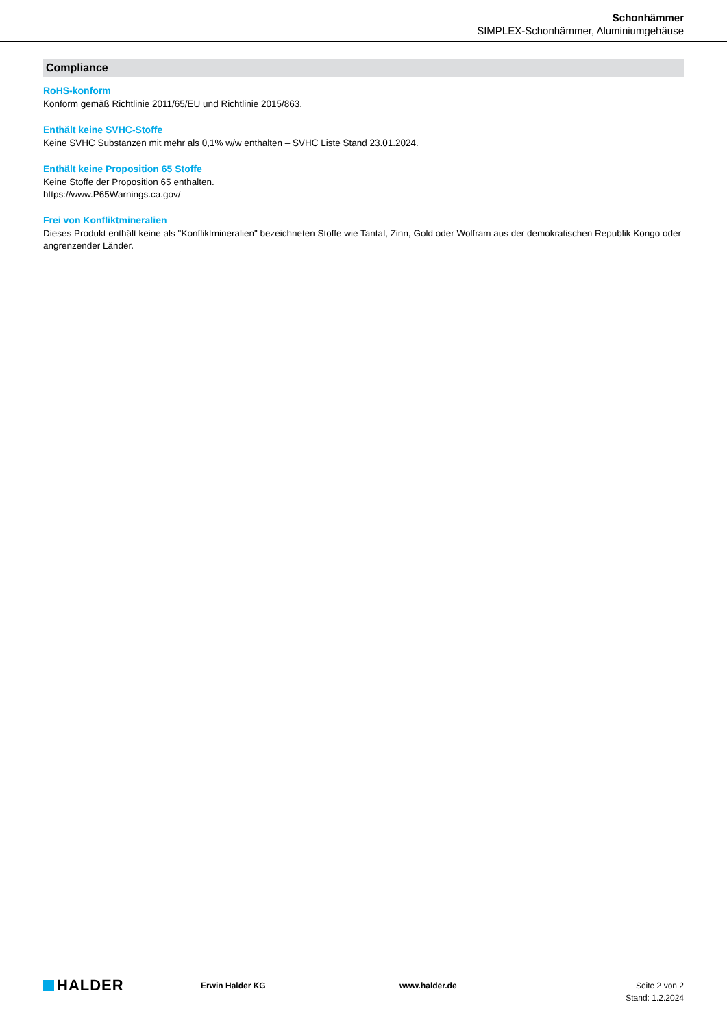Schonhämmer
SIMPLEX-Schonhämmer, Aluminiumgehäuse
Compliance
RoHS-konform
Konform gemäß Richtlinie 2011/65/EU und Richtlinie 2015/863.
Enthält keine SVHC-Stoffe
Keine SVHC Substanzen mit mehr als 0,1% w/w enthalten – SVHC Liste Stand 23.01.2024.
Enthält keine Proposition 65 Stoffe
Keine Stoffe der Proposition 65 enthalten.
https://www.P65Warnings.ca.gov/
Frei von Konfliktmineralien
Dieses Produkt enthält keine als "Konfliktmineralien" bezeichneten Stoffe wie Tantal, Zinn, Gold oder Wolfram aus der demokratischen Republik Kongo oder angrenzender Länder.
HALDER
Erwin Halder KG www.halder.de Seite 2 von 2
Stand: 1.2.2024